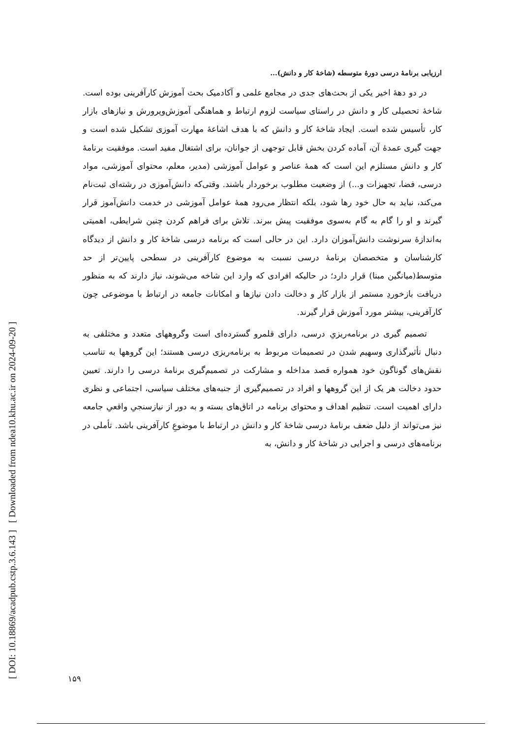[ DOI: 10.18869/acadpub.cstp.3.6.143 ] [ Downloaded from ndea10.khu.ac.ir on 2024-09-20 ]
ارزیابی برنامهٔ درسی دورهٔ متوسطه (شاخهٔ کار و دانش)...
در دو دههٔ اخیر یکی از بحث‌های جدی در مجامع علمی و آکادمیک بحث آموزش کارآفرینی بوده است. شاخهٔ تحصیلی کار و دانش در راستای سیاست لزوم ارتباط و هماهنگی آموزش‌وپرورش و نیازهای بازار کار، تأسیس شده است. ایجاد شاخهٔ کار و دانش که با هدف اشاعهٔ مهارت آموزی تشکیل شده است و جهت گیری عمدهٔ آن، آماده کردن بخش قابل توجهی از جوانان، برای اشتغال مفید است. موفقیت برنامهٔ کار و دانش مستلزم این است که همهٔ عناصر و عوامل آموزشی (مدیر، معلم، محتوای آموزشی، مواد درسی، فضا، تجهیزات و...) از وضعیت مطلوب برخوردار باشند. وقتی‌که دانش‌آموزی در رشته‌ای ثبت‌نام می‌کند، نباید به حال خود رها شود، بلکه انتظار می‌رود همهٔ عوامل آموزشی در خدمت دانش‌آموز قرار گیرند و او را گام به گام به‌سوی موفقیت پیش ببرند. تلاش برای فراهم کردن چنین شرایطی، اهمیتی به‌اندازهٔ سرنوشت دانش‌آموزان دارد. این در حالی است که برنامه درسی شاخهٔ کار و دانش از دیدگاه کارشناسان و متخصصان برنامهٔ درسی نسبت به موضوع کارآفرینی در سطحی پایین‌تر از حد متوسط(میانگین مبنا) قرار دارد؛ در حالیکه افرادی که وارد این شاخه می‌شوند، نیاز دارند که به منظور دریافت بازخوردِ مستمر از بازار کار و دخالت دادن نیازها و امکانات جامعه در ارتباط با موضوعی چون کارآفرینی، بیشتر مورد آموزش قرار گیرند.
تصمیم گیری در برنامه‌ریزیِ درسی، دارای قلمرو گسترده‌ای است وگروههای متعدد و مختلفی به دنبال تأثیرگذاری وسهیم شدن در تصمیمات مربوط به برنامه‌ریزی درسی هستند؛ این گروهها به تناسب نقش‌های گوناگون خود همواره قصد مداخله و مشارکت در تصمیم‌گیری برنامهٔ درسی را دارند. تعیین حدود دخالت هر یک از این گروهها و افراد در تصمیم‌گیری از جنبه‌های مختلف سیاسی، اجتماعی و نظری دارای اهمیت است. تنظیم اهداف و محتوای برنامه در اتاق‌های بسته و به دور از نیازسنجیِ واقعیِ جامعه نیز می‌تواند از دلیل ضعف برنامهٔ درسی شاخهٔ کار و دانش در ارتباط با موضوعِ کارآفرینی باشد. تأملی در برنامه‌های درسی و اجرایی در شاخهٔ کار و دانش، به
۱۵۹